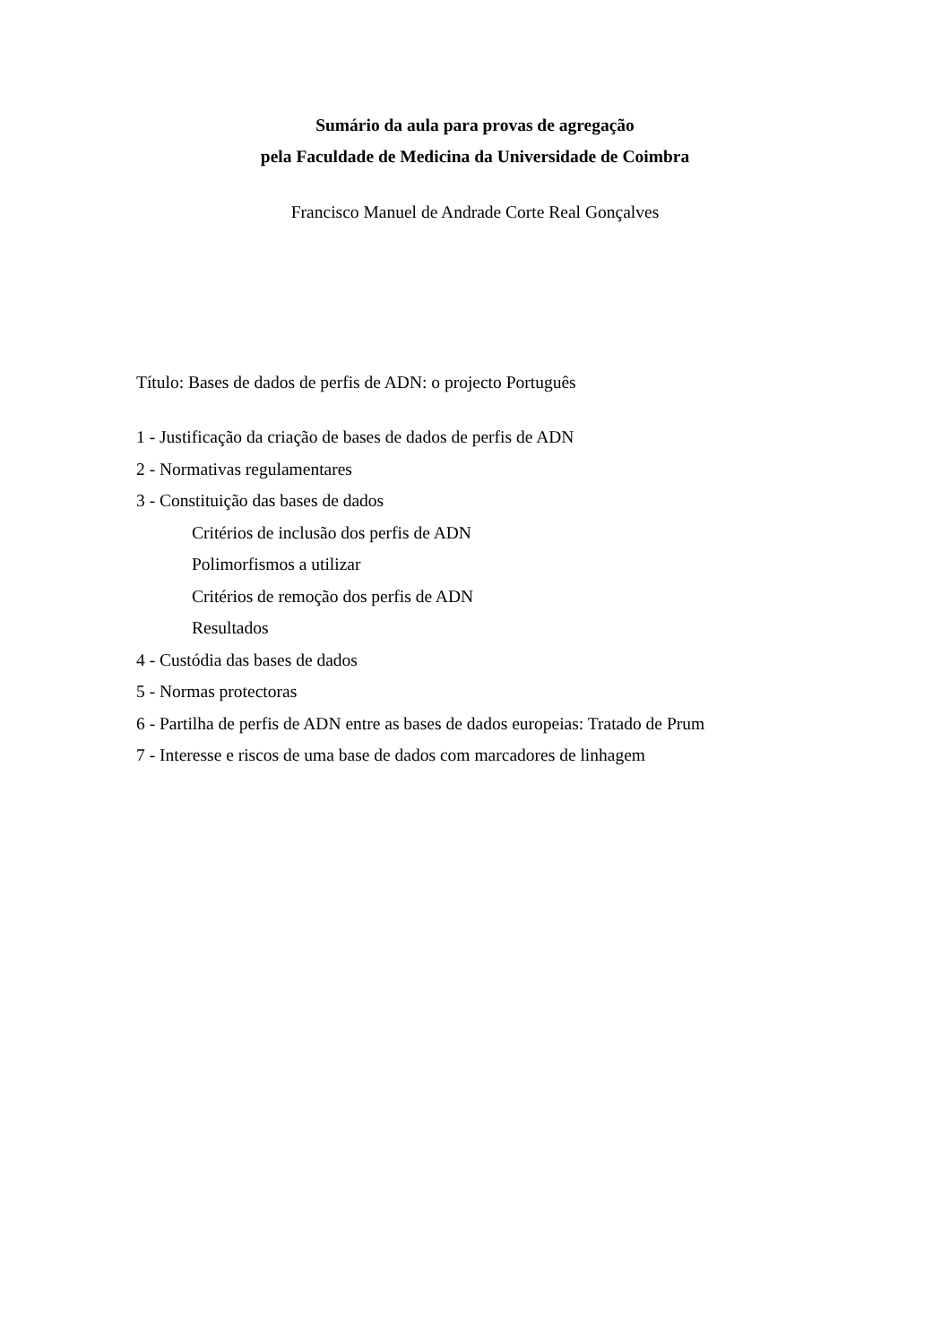Sumário da aula para provas de agregação
pela Faculdade de Medicina da Universidade de Coimbra
Francisco Manuel de Andrade Corte Real Gonçalves
Título: Bases de dados de perfis de ADN: o projecto Português
1 - Justificação da criação de bases de dados de perfis de ADN
2 - Normativas regulamentares
3 - Constituição das bases de dados
Critérios de inclusão dos perfis de ADN
Polimorfismos a utilizar
Critérios de remoção dos perfis de ADN
Resultados
4 - Custódia das bases de dados
5 - Normas protectoras
6 - Partilha de perfis de ADN entre as bases de dados europeias: Tratado de Prum
7 - Interesse e riscos de uma base de dados com marcadores de linhagem